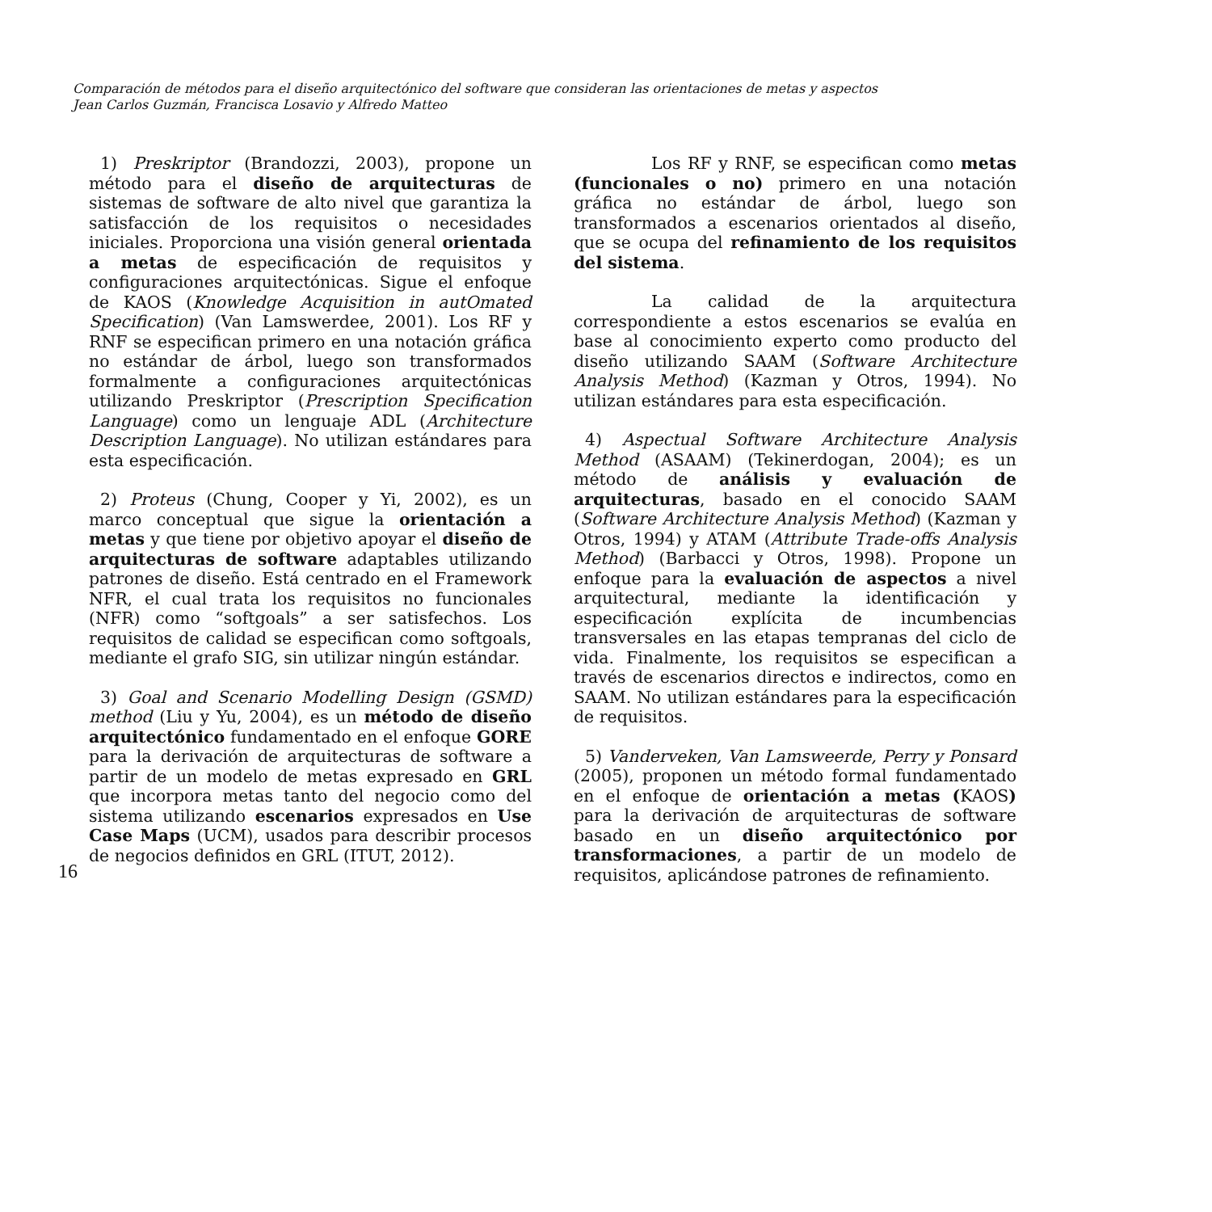Comparación de métodos para el diseño arquitectónico del software que consideran las orientaciones de metas y aspectos
Jean Carlos Guzmán, Francisca Losavio y Alfredo Matteo
1) Preskriptor (Brandozzi, 2003), propone un método para el diseño de arquitecturas de sistemas de software de alto nivel que garantiza la satisfacción de los requisitos o necesidades iniciales. Proporciona una visión general orientada a metas de especificación de requisitos y configuraciones arquitectónicas. Sigue el enfoque de KAOS (Knowledge Acquisition in autOmated Specification) (Van Lamswerdee, 2001). Los RF y RNF se especifican primero en una notación gráfica no estándar de árbol, luego son transformados formalmente a configuraciones arquitectónicas utilizando Preskriptor (Prescription Specification Language) como un lenguaje ADL (Architecture Description Language). No utilizan estándares para esta especificación.
2) Proteus (Chung, Cooper y Yi, 2002), es un marco conceptual que sigue la orientación a metas y que tiene por objetivo apoyar el diseño de arquitecturas de software adaptables utilizando patrones de diseño. Está centrado en el Framework NFR, el cual trata los requisitos no funcionales (NFR) como “softgoals” a ser satisfechos. Los requisitos de calidad se especifican como softgoals, mediante el grafo SIG, sin utilizar ningún estándar.
3) Goal and Scenario Modelling Design (GSMD) method (Liu y Yu, 2004), es un método de diseño arquitectónico fundamentado en el enfoque GORE para la derivación de arquitecturas de software a partir de un modelo de metas expresado en GRL que incorpora metas tanto del negocio como del sistema utilizando escenarios expresados en Use Case Maps (UCM), usados para describir procesos de negocios definidos en GRL (ITUT, 2012).
Los RF y RNF, se especifican como metas (funcionales o no) primero en una notación gráfica no estándar de árbol, luego son transformados a escenarios orientados al diseño, que se ocupa del refinamiento de los requisitos del sistema.
La calidad de la arquitectura correspondiente a estos escenarios se evalúa en base al conocimiento experto como producto del diseño utilizando SAAM (Software Architecture Analysis Method) (Kazman y Otros, 1994). No utilizan estándares para esta especificación.
4) Aspectual Software Architecture Analysis Method (ASAAM) (Tekinerdogan, 2004); es un método de análisis y evaluación de arquitecturas, basado en el conocido SAAM (Software Architecture Analysis Method) (Kazman y Otros, 1994) y ATAM (Attribute Trade-offs Analysis Method) (Barbacci y Otros, 1998). Propone un enfoque para la evaluación de aspectos a nivel arquitectural, mediante la identificación y especificación explícita de incumbencias transversales en las etapas tempranas del ciclo de vida. Finalmente, los requisitos se especifican a través de escenarios directos e indirectos, como en SAAM. No utilizan estándares para la especificación de requisitos.
5) Vanderveken, Van Lamsweerde, Perry y Ponsard (2005), proponen un método formal fundamentado en el enfoque de orientación a metas (KAOS) para la derivación de arquitecturas de software basado en un diseño arquitectónico por transformaciones, a partir de un modelo de requisitos, aplicándose patrones de refinamiento.
16